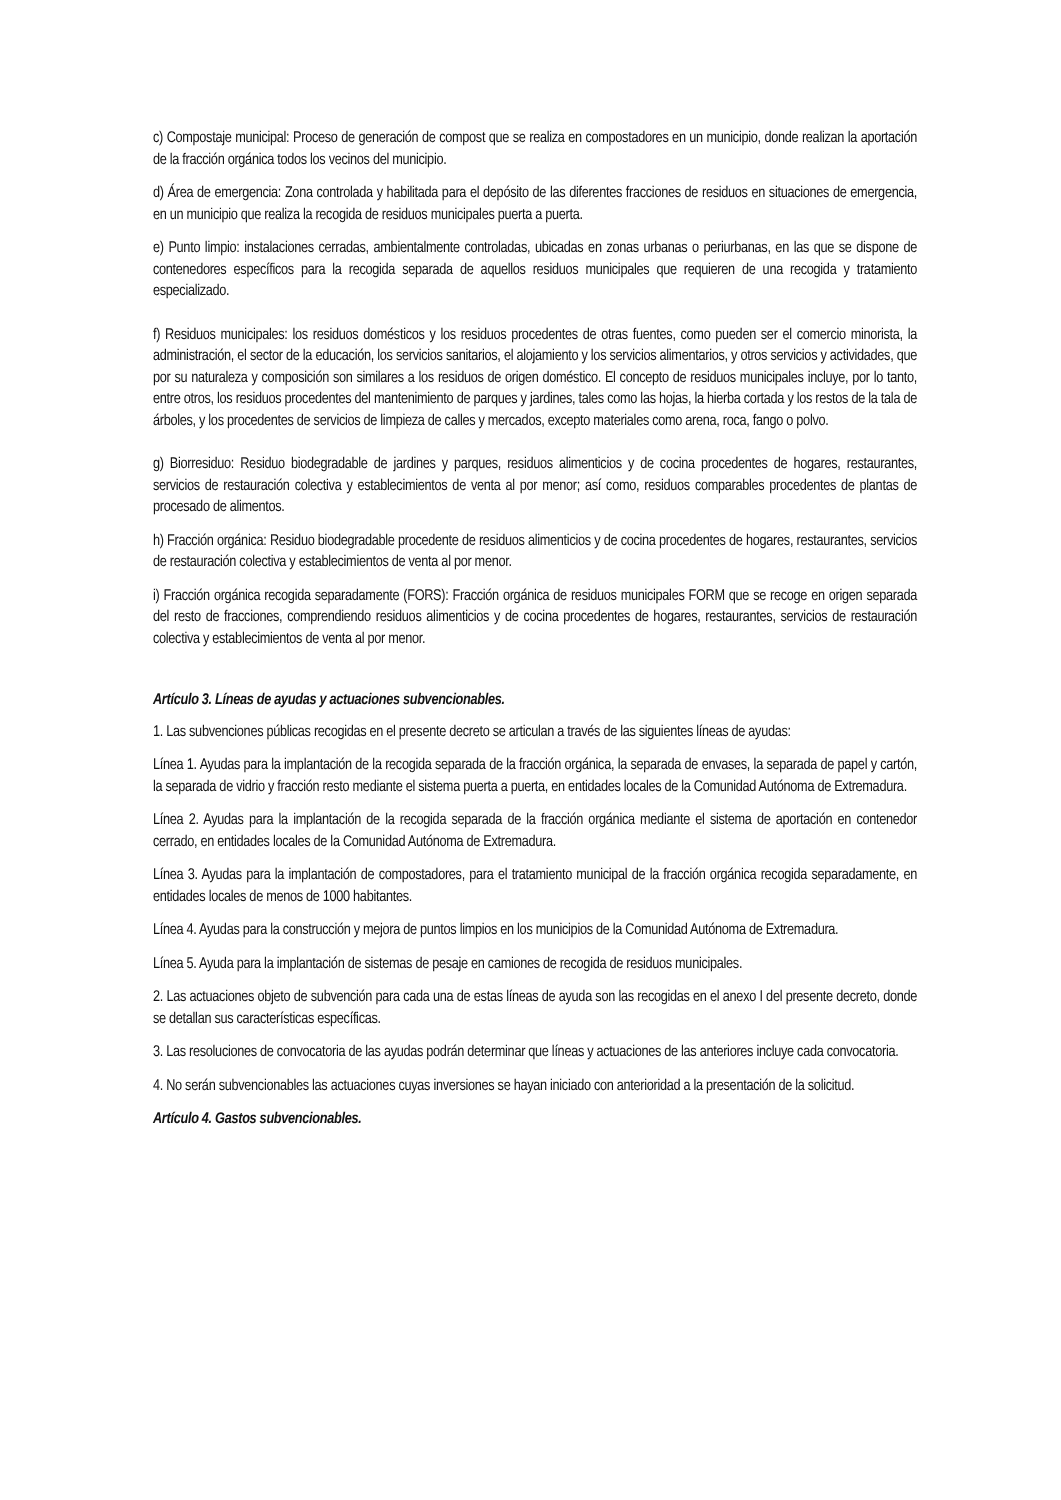c) Compostaje municipal: Proceso de generación de compost que se realiza en compostadores en un municipio, donde realizan la aportación de la fracción orgánica todos los vecinos del municipio.
d) Área de emergencia: Zona controlada y habilitada para el depósito de las diferentes fracciones de residuos en situaciones de emergencia, en un municipio que realiza la recogida de residuos municipales puerta a puerta.
e) Punto limpio: instalaciones cerradas, ambientalmente controladas, ubicadas en zonas urbanas o periurbanas, en las que se dispone de contenedores específicos para la recogida separada de aquellos residuos municipales que requieren de una recogida y tratamiento especializado.
f) Residuos municipales: los residuos domésticos y los residuos procedentes de otras fuentes, como pueden ser el comercio minorista, la administración, el sector de la educación, los servicios sanitarios, el alojamiento y los servicios alimentarios, y otros servicios y actividades, que por su naturaleza y composición son similares a los residuos de origen doméstico. El concepto de residuos municipales incluye, por lo tanto, entre otros, los residuos procedentes del mantenimiento de parques y jardines, tales como las hojas, la hierba cortada y los restos de la tala de árboles, y los procedentes de servicios de limpieza de calles y mercados, excepto materiales como arena, roca, fango o polvo.
g) Biorresiduo: Residuo biodegradable de jardines y parques, residuos alimenticios y de cocina procedentes de hogares, restaurantes, servicios de restauración colectiva y establecimientos de venta al por menor; así como, residuos comparables procedentes de plantas de procesado de alimentos.
h) Fracción orgánica: Residuo biodegradable procedente de residuos alimenticios y de cocina procedentes de hogares, restaurantes, servicios de restauración colectiva y establecimientos de venta al por menor.
i) Fracción orgánica recogida separadamente (FORS): Fracción orgánica de residuos municipales FORM que se recoge en origen separada del resto de fracciones, comprendiendo residuos alimenticios y de cocina procedentes de hogares, restaurantes, servicios de restauración colectiva y establecimientos de venta al por menor.
Artículo 3. Líneas de ayudas y actuaciones subvencionables.
1. Las subvenciones públicas recogidas en el presente decreto se articulan a través de las siguientes líneas de ayudas:
Línea 1. Ayudas para la implantación de la recogida separada de la fracción orgánica, la separada de envases, la separada de papel y cartón, la separada de vidrio y fracción resto mediante el sistema puerta a puerta, en entidades locales de la Comunidad Autónoma de Extremadura.
Línea 2. Ayudas para la implantación de la recogida separada de la fracción orgánica mediante el sistema de aportación en contenedor cerrado, en entidades locales de la Comunidad Autónoma de Extremadura.
Línea 3. Ayudas para la implantación de compostadores, para el tratamiento municipal de la fracción orgánica recogida separadamente, en entidades locales de menos de 1000 habitantes.
Línea 4. Ayudas para la construcción y mejora de puntos limpios en los municipios de la Comunidad Autónoma de Extremadura.
Línea 5. Ayuda para la implantación de sistemas de pesaje en camiones de recogida de residuos municipales.
2. Las actuaciones objeto de subvención para cada una de estas líneas de ayuda son las recogidas en el anexo I del presente decreto, donde se detallan sus características específicas.
3. Las resoluciones de convocatoria de las ayudas podrán determinar que líneas y actuaciones de las anteriores incluye cada convocatoria.
4. No serán subvencionables las actuaciones cuyas inversiones se hayan iniciado con anterioridad a la presentación de la solicitud.
Artículo 4. Gastos subvencionables.